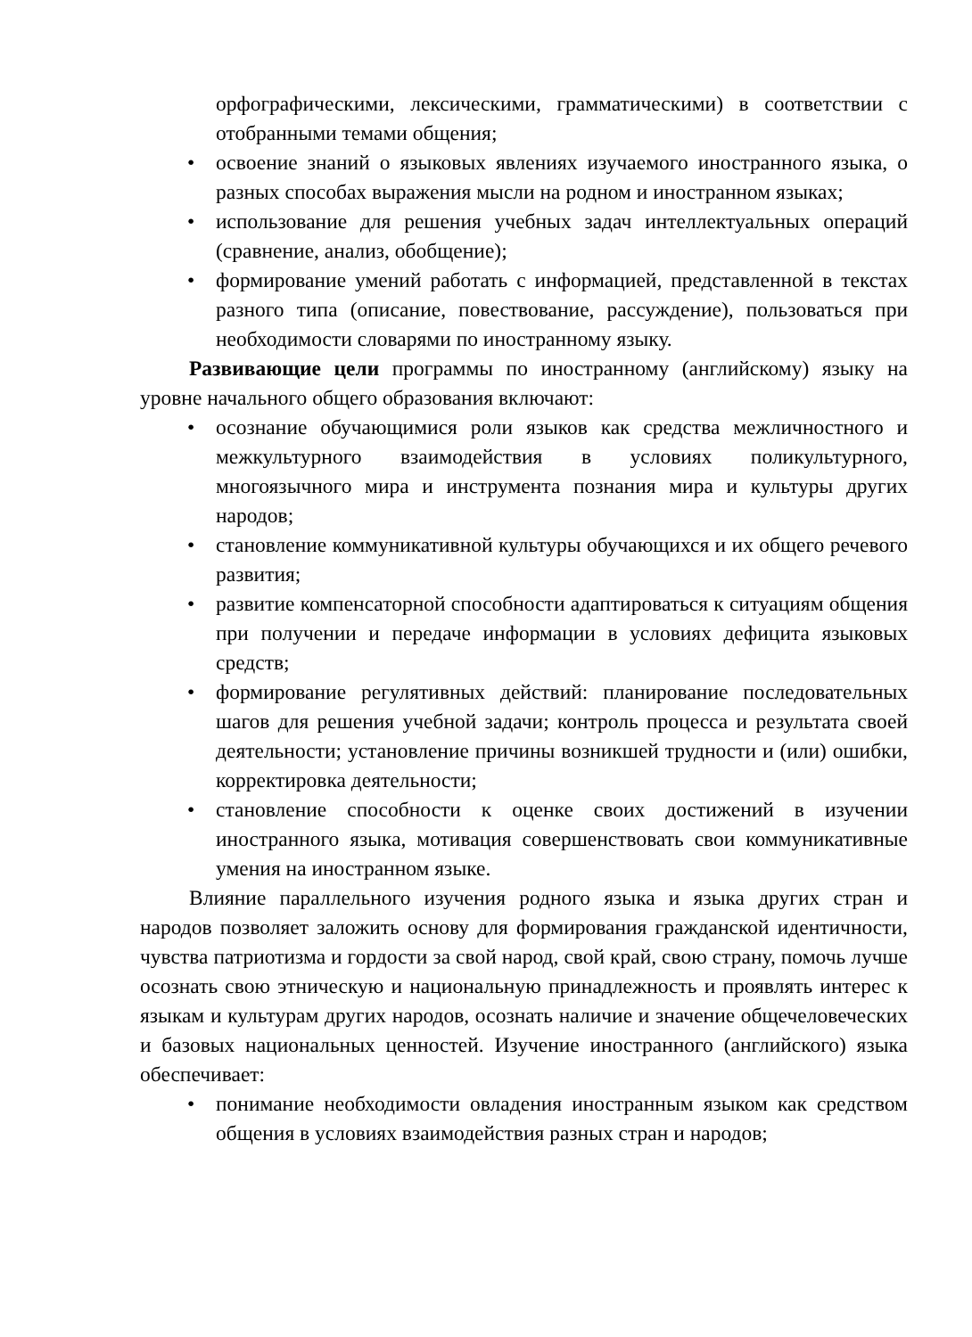орфографическими, лексическими, грамматическими) в соответствии с отобранными темами общения;
• освоение знаний о языковых явлениях изучаемого иностранного языка, о разных способах выражения мысли на родном и иностранном языках;
• использование для решения учебных задач интеллектуальных операций (сравнение, анализ, обобщение);
• формирование умений работать с информацией, представленной в текстах разного типа (описание, повествование, рассуждение), пользоваться при необходимости словарями по иностранному языку.
Развивающие цели программы по иностранному (английскому) языку на уровне начального общего образования включают:
• осознание обучающимися роли языков как средства межличностного и межкультурного взаимодействия в условиях поликультурного, многоязычного мира и инструмента познания мира и культуры других народов;
• становление коммуникативной культуры обучающихся и их общего речевого развития;
• развитие компенсаторной способности адаптироваться к ситуациям общения при получении и передаче информации в условиях дефицита языковых средств;
• формирование регулятивных действий: планирование последовательных шагов для решения учебной задачи; контроль процесса и результата своей деятельности; установление причины возникшей трудности и (или) ошибки, корректировка деятельности;
• становление способности к оценке своих достижений в изучении иностранного языка, мотивация совершенствовать свои коммуникативные умения на иностранном языке.
Влияние параллельного изучения родного языка и языка других стран и народов позволяет заложить основу для формирования гражданской идентичности, чувства патриотизма и гордости за свой народ, свой край, свою страну, помочь лучше осознать свою этническую и национальную принадлежность и проявлять интерес к языкам и культурам других народов, осознать наличие и значение общечеловеческих и базовых национальных ценностей. Изучение иностранного (английского) языка обеспечивает:
• понимание необходимости овладения иностранным языком как средством общения в условиях взаимодействия разных стран и народов;